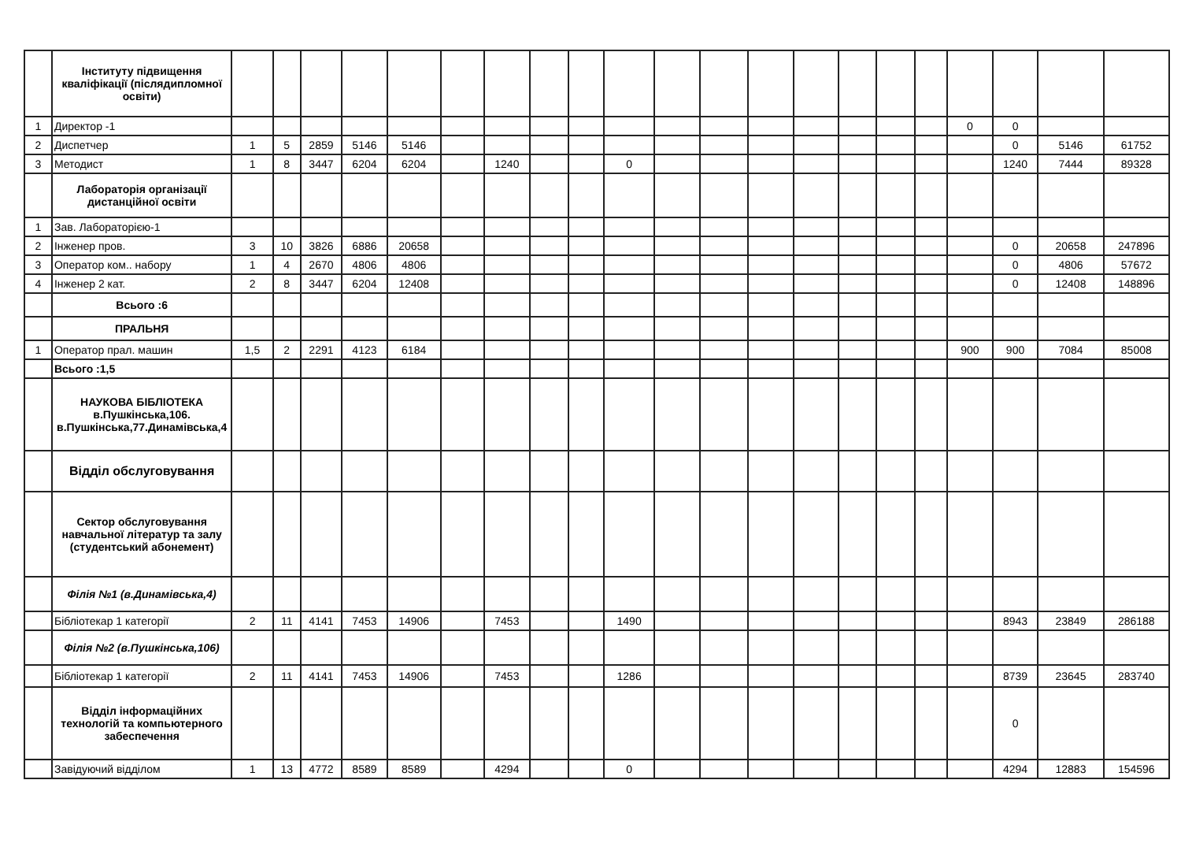| | Інституту підвищення кваліфікації (післядипломної освіти) | | | | | | | | | | | | | | | | | | | | | |
| 1 | Директор -1 | | | | | | | | | | | | | | | | | | 0 | 0 | | |
| 2 | Диспетчер | 1 | 5 | 2859 | 5146 | 5146 | | | | | | | | | | | | | | 0 | 5146 | 61752 |
| 3 | Методист | 1 | 8 | 3447 | 6204 | 6204 | | 1240 | | | 0 | | | | | | | | | 1240 | 7444 | 89328 |
| | Лабораторія організації дистанційної освіти | | | | | | | | | | | | | | | | | | | | | |
| 1 | Зав. Лабораторією-1 | | | | | | | | | | | | | | | | | | | | | |
| 2 | Інженер пров. | 3 | 10 | 3826 | 6886 | 20658 | | | | | | | | | | | | | | 0 | 20658 | 247896 |
| 3 | Оператор ком.. набору | 1 | 4 | 2670 | 4806 | 4806 | | | | | | | | | | | | | | 0 | 4806 | 57672 |
| 4 | Інженер 2 кат. | 2 | 8 | 3447 | 6204 | 12408 | | | | | | | | | | | | | | 0 | 12408 | 148896 |
| | Всього :6 | | | | | | | | | | | | | | | | | | | | | |
| | ПРАЛЬНЯ | | | | | | | | | | | | | | | | | | | | | |
| 1 | Оператор прал. машин | 1,5 | 2 | 2291 | 4123 | 6184 | | | | | | | | | | | | | 900 | 900 | 7084 | 85008 |
| | Всього :1,5 | | | | | | | | | | | | | | | | | | | | | |
| | НАУКОВА БІБЛІОТЕКА в.Пушкінська,106. в.Пушкінська,77.Динамівська,4 | | | | | | | | | | | | | | | | | | | | | |
| | Відділ обслуговування | | | | | | | | | | | | | | | | | | | | | |
| | Сектор обслуговування навчальної літератур та залу (студентський абонемент) | | | | | | | | | | | | | | | | | | | | | |
| | Філія №1 (в.Динамівська,4) | | | | | | | | | | | | | | | | | | | | | |
| | Бібліотекар 1 категорії | 2 | 11 | 4141 | 7453 | 14906 | | 7453 | | | 1490 | | | | | | | | | 8943 | 23849 | 286188 |
| | Філія №2 (в.Пушкінська,106) | | | | | | | | | | | | | | | | | | | | | |
| | Бібліотекар 1 категорії | 2 | 11 | 4141 | 7453 | 14906 | | 7453 | | | 1286 | | | | | | | | | 8739 | 23645 | 283740 |
| | Відділ інформаційних технологій та компьютерного забеспечення | | | | | | | | | | | | | | | | | | | 0 | | |
| | Завідуючий відділом | 1 | 13 | 4772 | 8589 | 8589 | | 4294 | | | 0 | | | | | | | | | 4294 | 12883 | 154596 |